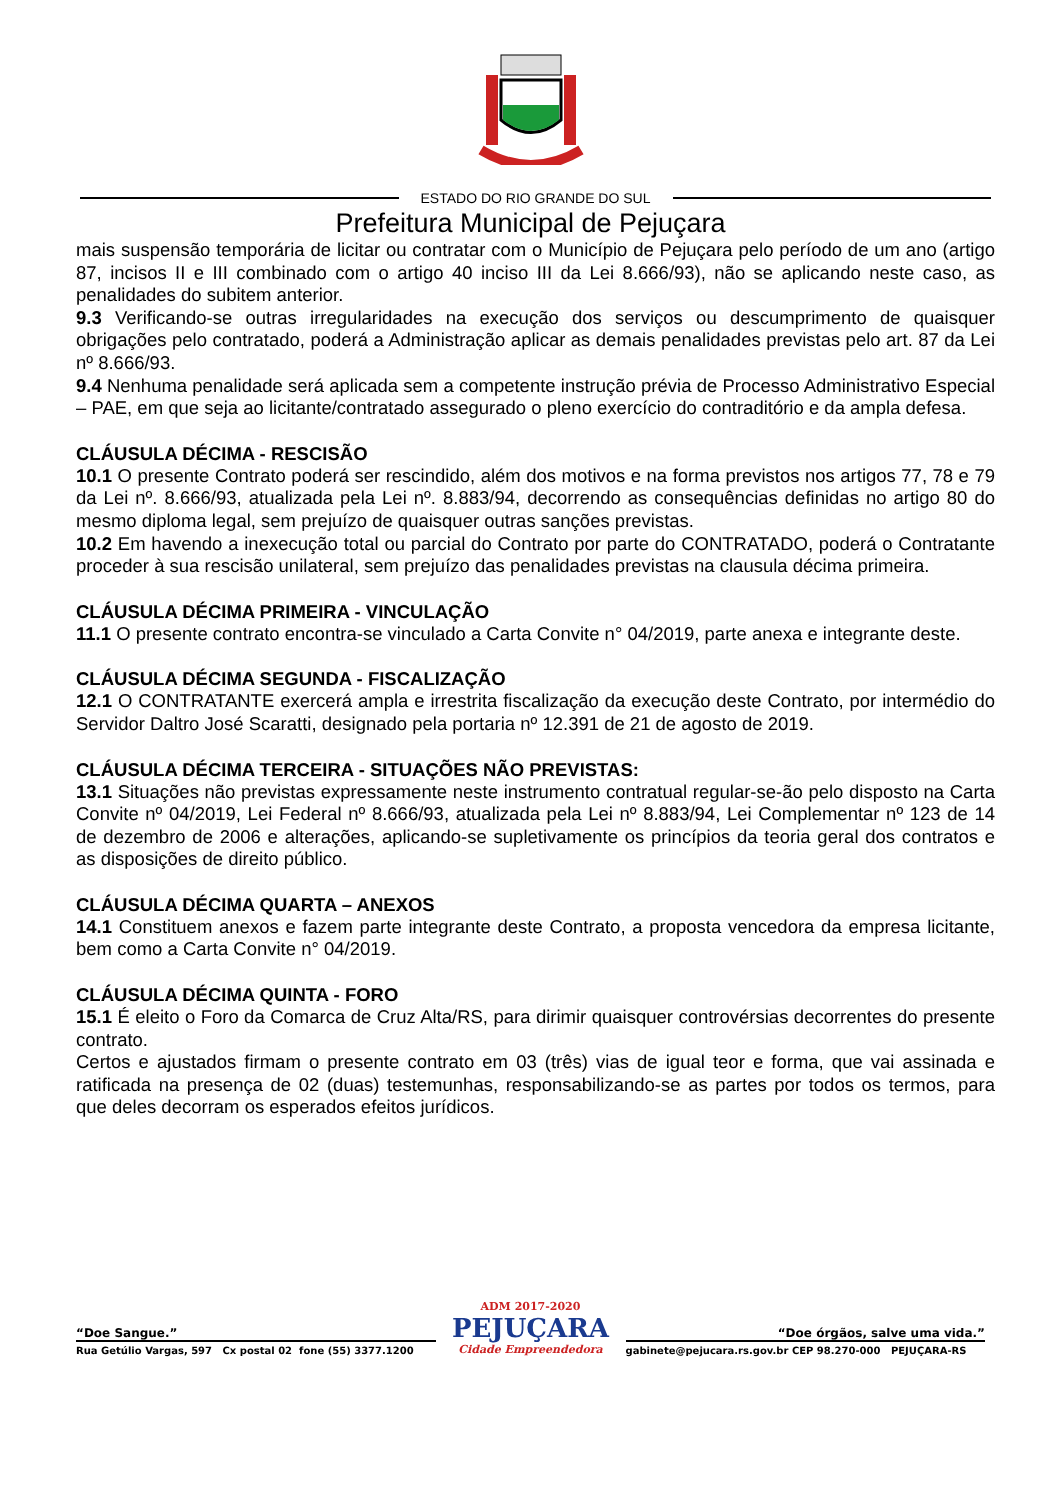ESTADO DO RIO GRANDE DO SUL
Prefeitura Municipal de Pejuçara
mais suspensão temporária de licitar ou contratar com o Município de Pejuçara pelo período de um ano (artigo 87, incisos II e III combinado com o artigo 40 inciso III da Lei 8.666/93), não se aplicando neste caso, as penalidades do subitem anterior.
9.3 Verificando-se outras irregularidades na execução dos serviços ou descumprimento de quaisquer obrigações pelo contratado, poderá a Administração aplicar as demais penalidades previstas pelo art. 87 da Lei nº 8.666/93.
9.4 Nenhuma penalidade será aplicada sem a competente instrução prévia de Processo Administrativo Especial – PAE, em que seja ao licitante/contratado assegurado o pleno exercício do contraditório e da ampla defesa.
CLÁUSULA DÉCIMA - RESCISÃO
10.1 O presente Contrato poderá ser rescindido, além dos motivos e na forma previstos nos artigos 77, 78 e 79 da Lei nº. 8.666/93, atualizada pela Lei nº. 8.883/94, decorrendo as consequências definidas no artigo 80 do mesmo diploma legal, sem prejuízo de quaisquer outras sanções previstas.
10.2 Em havendo a inexecução total ou parcial do Contrato por parte do CONTRATADO, poderá o Contratante proceder à sua rescisão unilateral, sem prejuízo das penalidades previstas na clausula décima primeira.
CLÁUSULA DÉCIMA PRIMEIRA - VINCULAÇÃO
11.1 O presente contrato encontra-se vinculado a Carta Convite n° 04/2019, parte anexa e integrante deste.
CLÁUSULA DÉCIMA SEGUNDA - FISCALIZAÇÃO
12.1 O CONTRATANTE exercerá ampla e irrestrita fiscalização da execução deste Contrato, por intermédio do Servidor Daltro José Scaratti, designado pela portaria nº 12.391 de 21 de agosto de 2019.
CLÁUSULA DÉCIMA TERCEIRA - SITUAÇÕES NÃO PREVISTAS:
13.1 Situações não previstas expressamente neste instrumento contratual regular-se-ão pelo disposto na Carta Convite nº 04/2019, Lei Federal nº 8.666/93, atualizada pela Lei nº 8.883/94, Lei Complementar nº 123 de 14 de dezembro de 2006 e alterações, aplicando-se supletivamente os princípios da teoria geral dos contratos e as disposições de direito público.
CLÁUSULA DÉCIMA QUARTA – ANEXOS
14.1 Constituem anexos e fazem parte integrante deste Contrato, a proposta vencedora da empresa licitante, bem como a Carta Convite n° 04/2019.
CLÁUSULA DÉCIMA QUINTA - FORO
15.1 É eleito o Foro da Comarca de Cruz Alta/RS, para dirimir quaisquer controvérsias decorrentes do presente contrato.
Certos e ajustados firmam o presente contrato em 03 (três) vias de igual teor e forma, que vai assinada e ratificada na presença de 02 (duas) testemunhas, responsabilizando-se as partes por todos os termos, para que deles decorram os esperados efeitos jurídicos.
“Doe Sangue.”
Rua Getúlio Vargas, 597 Cx postal 02 fone (55) 3377.1200
ADM 2017-2020
PEJUÇARA
Cidade Empreendedora
“Doe órgãos, salve uma vida.”
gabinete@pejucara.rs.gov.br CEP 98.270-000 PEJUÇARA-RS